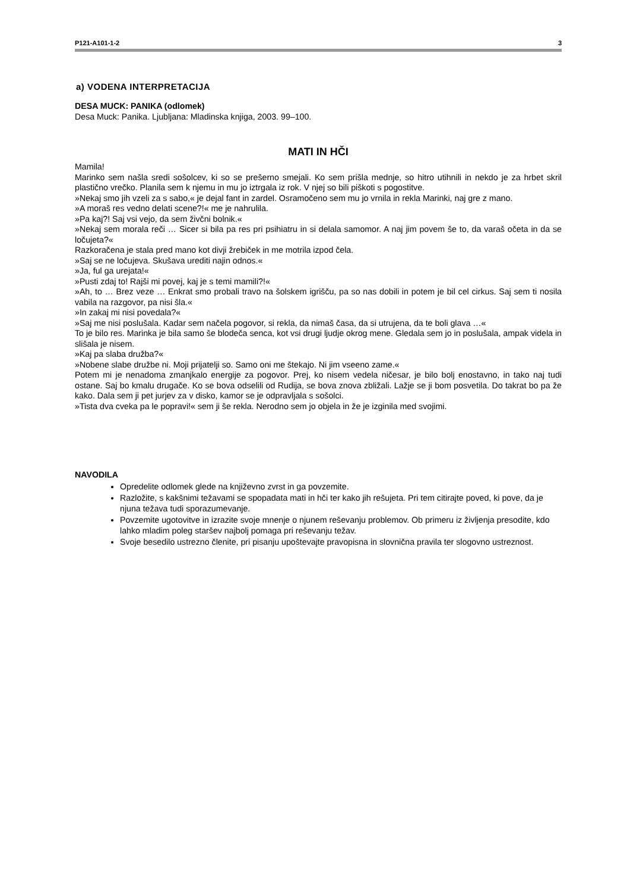P121-A101-1-2 3
a) VODENA INTERPRETACIJA
DESA MUCK: PANIKA (odlomek)
Desa Muck: Panika. Ljubljana: Mladinska knjiga, 2003. 99–100.
MATI IN HČI
Mamila!
Marinko sem našla sredi sošolcev, ki so se prešerno smejali. Ko sem prišla mednje, so hitro utihnili in nekdo je za hrbet skril plastično vrečko. Planila sem k njemu in mu jo iztrgala iz rok. V njej so bili piškoti s pogostitve.
»Nekaj smo jih vzeli za s sabo,« je dejal fant in zardel. Osramočeno sem mu jo vrnila in rekla Marinki, naj gre z mano.
»A moraš res vedno delati scene?!« me je nahrulila.
»Pa kaj?! Saj vsi vejo, da sem živčni bolnik.«
»Nekaj sem morala reči … Sicer si bila pa res pri psihiatru in si delala samomor. A naj jim povem še to, da varaš očeta in da se ločujeta?«
Razkoračena je stala pred mano kot divji žrebiček in me motrila izpod čela.
»Saj se ne ločujeva. Skušava urediti najin odnos.«
»Ja, ful ga urejata!«
»Pusti zdaj to! Rajši mi povej, kaj je s temi mamili?!«
»Ah, to … Brez veze … Enkrat smo probali travo na šolskem igrišču, pa so nas dobili in potem je bil cel cirkus. Saj sem ti nosila vabila na razgovor, pa nisi šla.«
»In zakaj mi nisi povedala?«
»Saj me nisi poslušala. Kadar sem načela pogovor, si rekla, da nimaš časa, da si utrujena, da te boli glava …«
To je bilo res. Marinka je bila samo še blodeča senca, kot vsi drugi ljudje okrog mene. Gledala sem jo in poslušala, ampak videla in slišala je nisem.
»Kaj pa slaba družba?«
»Nobene slabe družbe ni. Moji prijatelji so. Samo oni me štekajo. Ni jim vseeno zame.«
Potem mi je nenadoma zmanjkalo energije za pogovor. Prej, ko nisem vedela ničesar, je bilo bolj enostavno, in tako naj tudi ostane. Saj bo kmalu drugače. Ko se bova odselili od Rudija, se bova znova zbližali. Lažje se ji bom posvetila. Do takrat bo pa že kako. Dala sem ji pet jurjev za v disko, kamor se je odpravljala s sošolci.
»Tista dva cveka pa le popravi!« sem ji še rekla. Nerodno sem jo objela in že je izginila med svojimi.
NAVODILA
Opredelite odlomek glede na književno zvrst in ga povzemite.
Razložite, s kakšnimi težavami se spopadata mati in hči ter kako jih rešujeta. Pri tem citirajte poved, ki pove, da je njuna težava tudi sporazumevanje.
Povzemite ugotovitve in izrazite svoje mnenje o njunem reševanju problemov. Ob primeru iz življenja presodite, kdo lahko mladim poleg staršev najbolj pomaga pri reševanju težav.
Svoje besedilo ustrezno členite, pri pisanju upoštevajte pravopisna in slovnična pravila ter slogovno ustreznost.